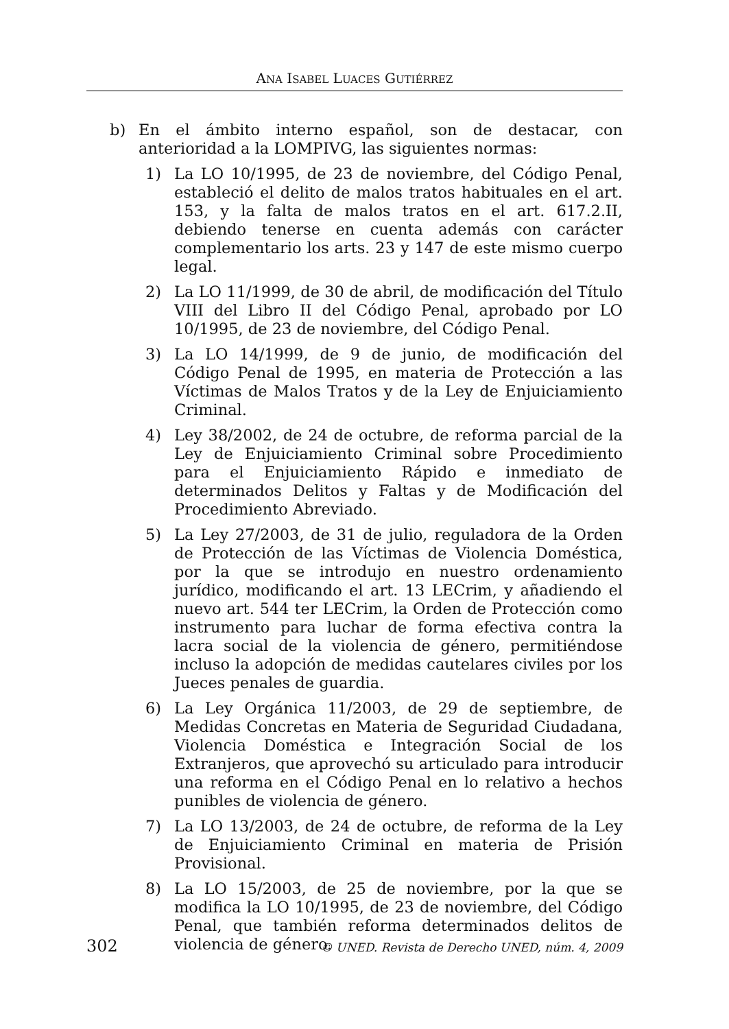ANA ISABEL LUACES GUTIÉRREZ
b) En el ámbito interno español, son de destacar, con anterioridad a la LOMPIVG, las siguientes normas:
1) La LO 10/1995, de 23 de noviembre, del Código Penal, estableció el delito de malos tratos habituales en el art. 153, y la falta de malos tratos en el art. 617.2.II, debiendo tenerse en cuenta además con carácter complementario los arts. 23 y 147 de este mismo cuerpo legal.
2) La LO 11/1999, de 30 de abril, de modificación del Título VIII del Libro II del Código Penal, aprobado por LO 10/1995, de 23 de noviembre, del Código Penal.
3) La LO 14/1999, de 9 de junio, de modificación del Código Penal de 1995, en materia de Protección a las Víctimas de Malos Tratos y de la Ley de Enjuiciamiento Criminal.
4) Ley 38/2002, de 24 de octubre, de reforma parcial de la Ley de Enjuiciamiento Criminal sobre Procedimiento para el Enjuiciamiento Rápido e inmediato de determinados Delitos y Faltas y de Modificación del Procedimiento Abreviado.
5) La Ley 27/2003, de 31 de julio, reguladora de la Orden de Protección de las Víctimas de Violencia Doméstica, por la que se introdujo en nuestro ordenamiento jurídico, modificando el art. 13 LECrim, y añadiendo el nuevo art. 544 ter LECrim, la Orden de Protección como instrumento para luchar de forma efectiva contra la lacra social de la violencia de género, permitiéndose incluso la adopción de medidas cautelares civiles por los Jueces penales de guardia.
6) La Ley Orgánica 11/2003, de 29 de septiembre, de Medidas Concretas en Materia de Seguridad Ciudadana, Violencia Doméstica e Integración Social de los Extranjeros, que aprovechó su articulado para introducir una reforma en el Código Penal en lo relativo a hechos punibles de violencia de género.
7) La LO 13/2003, de 24 de octubre, de reforma de la Ley de Enjuiciamiento Criminal en materia de Prisión Provisional.
8) La LO 15/2003, de 25 de noviembre, por la que se modifica la LO 10/1995, de 23 de noviembre, del Código Penal, que también reforma determinados delitos de violencia de género.
302 © UNED. Revista de Derecho UNED, núm. 4, 2009